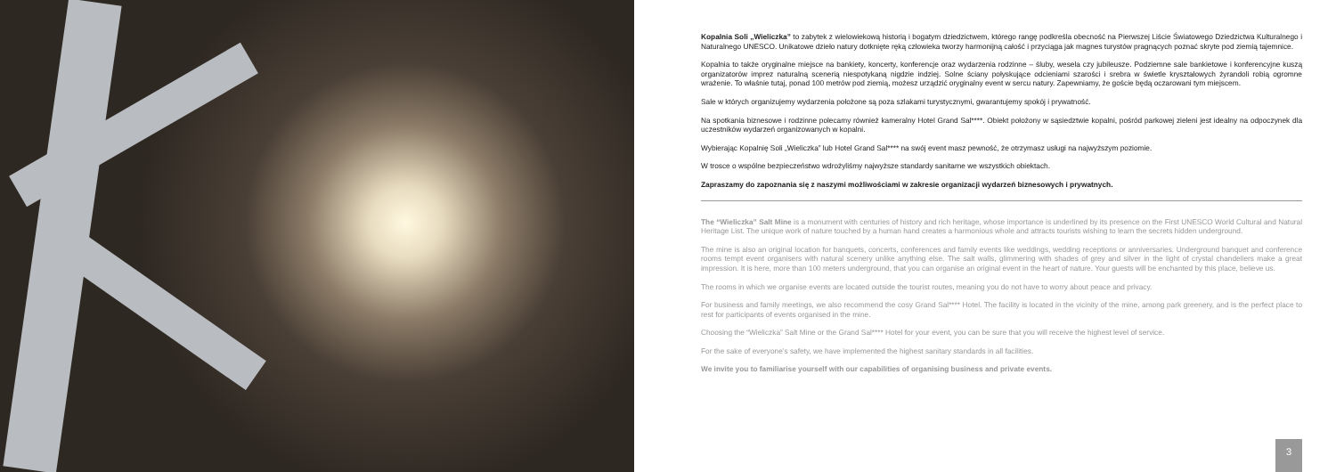Kopalnia Soli „Wieliczka” to zabytek z wielowiekową historią i bogatym dziedzictwem, którego rangę podkreśla obecność na Pierwszej Liście Światowego Dziedzictwa Kulturalnego i Naturalnego UNESCO. Unikatowe dzieło natury dotknięte ręką człowieka tworzy harmonijną całość i przyciąga jak magnes turystów pragnących poznać skryte pod ziemią tajemnice.
Kopalnia to także oryginalne miejsce na bankiety, koncerty, konferencje oraz wydarzenia rodzinne – śluby, wesela czy jubileusze. Podziemne sale bankietowe i konferencyjne kuszą organizatorów imprez naturalną scenerią niespotykaną nigdzie indziej. Solne ściany połyskujące odcieniami szarości i srebra w świetle kryształowych żyrandoli robią ogromne wrażenie. To właśnie tutaj, ponad 100 metrów pod ziemią, możesz urządzić oryginalny event w sercu natury. Zapewniamy, że goście będą oczarowani tym miejscem.
Sale w których organizujemy wydarzenia położone są poza szlakami turystycznymi, gwarantujemy spokój i prywatność.
Na spotkania biznesowe i rodzinne polecamy również kameralny Hotel Grand Sal****. Obiekt położony w sąsiedztwie kopalni, pośród parkowej zieleni jest idealny na odpoczynek dla uczestników wydarzeń organizowanych w kopalni.
Wybierając Kopalnię Soli „Wieliczka” lub Hotel Grand Sal**** na swój event masz pewność, że otrzymasz usługi na najwyższym poziomie.
W trosce o wspólne bezpieczeństwo wdrożyliśmy najwyższe standardy sanitarne we wszystkich obiektach.
Zapraszamy do zapoznania się z naszymi możliwościami w zakresie organizacji wydarzeń biznesowych i prywatnych.
The “Wieliczka” Salt Mine is a monument with centuries of history and rich heritage, whose importance is underlined by its presence on the First UNESCO World Cultural and Natural Heritage List. The unique work of nature touched by a human hand creates a harmonious whole and attracts tourists wishing to learn the secrets hidden underground.
The mine is also an original location for banquets, concerts, conferences and family events like weddings, wedding receptions or anniversaries. Underground banquet and conference rooms tempt event organisers with natural scenery unlike anything else. The salt walls, glimmering with shades of grey and silver in the light of crystal chandeliers make a great impression. It is here, more than 100 meters underground, that you can organise an original event in the heart of nature. Your guests will be enchanted by this place, believe us.
The rooms in which we organise events are located outside the tourist routes, meaning you do not have to worry about peace and privacy.
For business and family meetings, we also recommend the cosy Grand Sal**** Hotel. The facility is located in the vicinity of the mine, among park greenery, and is the perfect place to rest for participants of events organised in the mine.
Choosing the “Wieliczka” Salt Mine or the Grand Sal**** Hotel for your event, you can be sure that you will receive the highest level of service.
For the sake of everyone’s safety, we have implemented the highest sanitary standards in all facilities.
We invite you to familiarise yourself with our capabilities of organising business and private events.
3